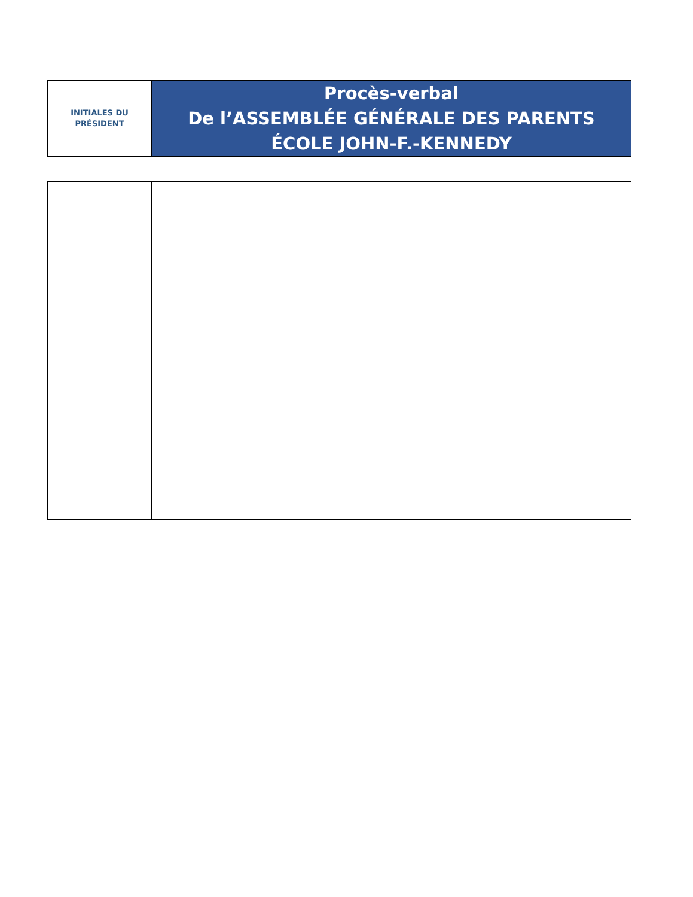| INITIALES DU PRÉSIDENT | Procès-verbal De l’ASSEMBLÉE GÉNÉRALE DES PARENTS ÉCOLE JOHN-F.-KENNEDY |